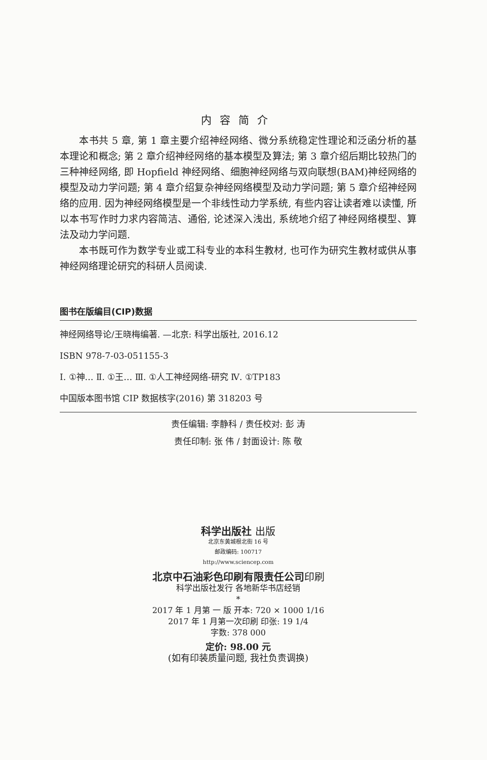内容简介
本书共 5 章, 第 1 章主要介绍神经网络、微分系统稳定性理论和泛函分析的基本理论和概念; 第 2 章介绍神经网络的基本模型及算法; 第 3 章介绍后期比较热门的三种神经网络, 即 Hopfield 神经网络、细胞神经网络与双向联想(BAM)神经网络的模型及动力学问题; 第 4 章介绍复杂神经网络模型及动力学问题; 第 5 章介绍神经网络的应用. 因为神经网络模型是一个非线性动力学系统, 有些内容让读者难以读懂, 所以本书写作时力求内容简洁、通俗, 论述深入浅出, 系统地介绍了神经网络模型、算法及动力学问题.
本书既可作为数学专业或工科专业的本科生教材, 也可作为研究生教材或供从事神经网络理论研究的科研人员阅读.
图书在版编目(CIP)数据
神经网络导论/王晓梅编著. —北京: 科学出版社, 2016.12
ISBN 978-7-03-051155-3
Ⅰ. ①神… Ⅱ. ①王… Ⅲ. ①人工神经网络-研究 Ⅳ. ①TP183
中国版本图书馆 CIP 数据核字(2016) 第 318203 号
责任编辑: 李静科 / 责任校对: 彭 涛
责任印制: 张 伟 / 封面设计: 陈 敬
科学出版社 出版
北京东黄城根北街 16 号
邮政编码: 100717
http://www.sciencep.com
北京中石油彩色印刷有限责任公司印刷
科学出版社发行 各地新华书店经销
*
2017 年 1 月第 一 版 开本: 720 × 1000 1/16
2017 年 1 月第一次印刷 印张: 19 1/4
字数: 378 000
定价: 98.00 元
(如有印装质量问题, 我社负责调换)